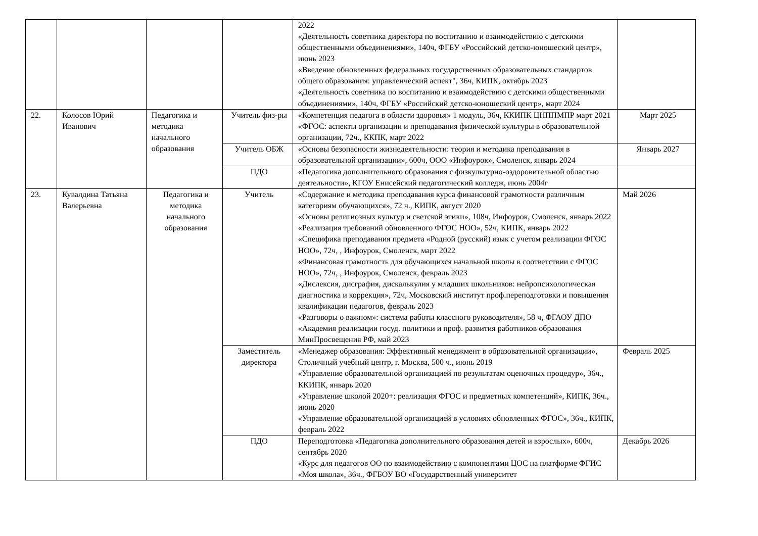| | | | | 2022 «Деятельность советника директора по воспитанию и взаимодействию с детскими общественными объединениями», 140ч, ФГБУ «Российский детско-юношеский центр», июнь 2023 «Введение обновленных федеральных государственных образовательных стандартов общего образования: управленческий аспект", 36ч, КИПК, октябрь 2023 «Деятельность советника по воспитанию и взаимодействию с детскими общественными объединениями», 140ч, ФГБУ «Российский детско-юношеский центр», март 2024 | |
| 22. | Колосов Юрий Иванович | Педагогика и методика начального образования | Учитель физ-ры | «Компетенция педагога в области здоровья» 1 модуль, 36ч, ККИПК ЦНППМПР март 2021 «ФГОС: аспекты организации и преподавания физической культуры в образовательной организации, 72ч., ККПК, март 2022 | Март 2025 |
| | | | Учитель ОБЖ | «Основы безопасности жизнедеятельности: теория и методика преподавания в образовательной организации», 600ч, ООО «Инфоурок», Смоленск, январь 2024 | Январь 2027 |
| | | | ПДО | «Педагогика дополнительного образования с физкультурно-оздоровительной областью деятельности», КГОУ Енисейский педагогический колледж, июнь 2004г | |
| 23. | Кувалдина Татьяна Валерьевна | Педагогика и методика начального образования | Учитель | «Содержание и методика преподавания курса финансовой грамотности различным категориям обучающихся», 72 ч., КИПК, август 2020 «Основы религиозных культур и светской этики», 108ч, Инфоурок, Смоленск, январь 2022 «Реализация требований обновленного ФГОС НОО», 52ч, КИПК, январь 2022 «Специфика преподавания предмета «Родной (русский) язык с учетом реализации ФГОС НОО», 72ч, , Инфоурок, Смоленск, март 2022 «Финансовая грамотность для обучающихся начальной школы в соответствии с ФГОС НОО», 72ч, , Инфоурок, Смоленск, февраль 2023 «Дислексия, дисграфия, дискалькулия у младших школьников: нейропсихологическая диагностика и коррекция», 72ч, Московский институт проф.переподготовки и повышения квалификации педагогов, февраль 2023 «Разговоры о важном»: система работы классного руководителя», 58 ч, ФГАОУ ДПО «Академия реализации госуд. политики и проф. развития работников образования МинПросвещения РФ, май 2023 | Май 2026 |
| | | | Заместитель директора | «Менеджер образования: Эффективный менеджмент в образовательной организации», Столичный учебный центр, г. Москва, 500 ч., июнь 2019 «Управление образовательной организацией по результатам оценочных процедур», 36ч., ККИПК, январь 2020 «Управление школой 2020+: реализация ФГОС и предметных компетенций», КИПК, 36ч., июнь 2020 «Управление образовательной организацией в условиях обновленных ФГОС», 36ч., КИПК, февраль 2022 | Февраль 2025 |
| | | | ПДО | Переподготовка «Педагогика дополнительного образования детей и взрослых», 600ч, сентябрь 2020 «Курс для педагогов ОО по взаимодействию с компонентами ЦОС на платформе ФГИС «Моя школа», 36ч., ФГБОУ ВО «Государственный университет | Декабрь 2026 |